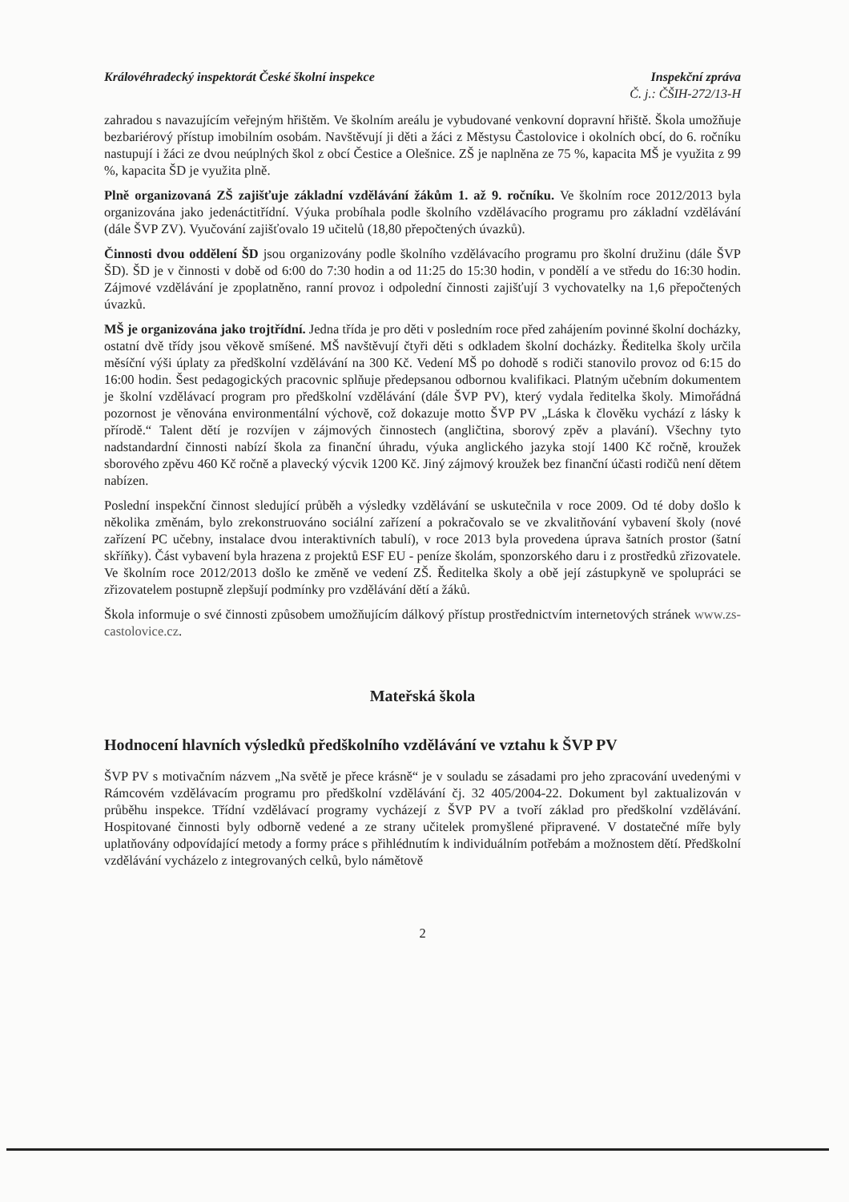Královéhradecký inspektorát České školní inspekce
Inspekční zpráva
Č. j.: ČŠIH-272/13-H
zahradou s navazujícím veřejným hřištěm. Ve školním areálu je vybudované venkovní dopravní hřiště. Škola umožňuje bezbariérový přístup imobilním osobám. Navštěvují ji děti a žáci z Městysu Častolovice i okolních obcí, do 6. ročníku nastupují i žáci ze dvou neúplných škol z obcí Čestice a Olešnice. ZŠ je naplněna ze 75 %, kapacita MŠ je využita z 99 %, kapacita ŠD je využita plně.
Plně organizovaná ZŠ zajišťuje základní vzdělávání žákům 1. až 9. ročníku. Ve školním roce 2012/2013 byla organizována jako jedenáctitřídní. Výuka probíhala podle školního vzdělávacího programu pro základní vzdělávání (dále ŠVP ZV). Vyučování zajišťovalo 19 učitelů (18,80 přepočtených úvazků).
Činnosti dvou oddělení ŠD jsou organizovány podle školního vzdělávacího programu pro školní družinu (dále ŠVP ŠD). ŠD je v činnosti v době od 6:00 do 7:30 hodin a od 11:25 do 15:30 hodin, v pondělí a ve středu do 16:30 hodin. Zájmové vzdělávání je zpoplatněno, ranní provoz i odpolední činnosti zajišťují 3 vychovatelky na 1,6 přepočtených úvazků.
MŠ je organizována jako trojtřídní. Jedna třída je pro děti v posledním roce před zahájením povinné školní docházky, ostatní dvě třídy jsou věkově smíšené. MŠ navštěvují čtyři děti s odkladem školní docházky. Ředitelka školy určila měsíční výši úplaty za předškolní vzdělávání na 300 Kč. Vedení MŠ po dohodě s rodiči stanovilo provoz od 6:15 do 16:00 hodin. Šest pedagogických pracovnic splňuje předepsanou odbornou kvalifikaci. Platným učebním dokumentem je školní vzdělávací program pro předškolní vzdělávání (dále ŠVP PV), který vydala ředitelka školy. Mimořádná pozornost je věnována environmentální výchově, což dokazuje motto ŠVP PV „Láska k člověku vychází z lásky k přírodě.“ Talent dětí je rozvíjen v zájmových činnostech (angličtina, sborový zpěv a plavání). Všechny tyto nadstandardní činnosti nabízí škola za finanční úhradu, výuka anglického jazyka stojí 1400 Kč ročně, kroužek sborového zpěvu 460 Kč ročně a plavecký výcvik 1200 Kč. Jiný zájmový kroužek bez finanční účasti rodičů není dětem nabízen.
Poslední inspekční činnost sledující průběh a výsledky vzdělávání se uskutečnila v roce 2009. Od té doby došlo k několika změnám, bylo zrekonstruováno sociální zařízení a pokračovalo se ve zkvalitňování vybavení školy (nové zařízení PC učebny, instalace dvou interaktivních tabulí), v roce 2013 byla provedena úprava šatních prostor (šatní skříňky). Část vybavení byla hrazena z projektů ESF EU - peníze školám, sponzorského daru i z prostředků zřizovatele. Ve školním roce 2012/2013 došlo ke změně ve vedení ZŠ. Ředitelka školy a obě její zástupkyně ve spolupráci se zřizovatelem postupně zlepšují podmínky pro vzdělávání dětí a žáků.
Škola informuje o své činnosti způsobem umožňujícím dálkový přístup prostřednictvím internetových stránek www.zs-castolovice.cz.
Mateřská škola
Hodnocení hlavních výsledků předškolního vzdělávání ve vztahu k ŠVP PV
ŠVP PV s motivačním názvem „Na světě je přece krásně“ je v souladu se zásadami pro jeho zpracování uvedenými v Rámcovém vzdělávacím programu pro předškolní vzdělávání čj. 32 405/2004-22. Dokument byl zaktualizován v průběhu inspekce. Třídní vzdělávací programy vycházejí z ŠVP PV a tvoří základ pro předškolní vzdělávání. Hospitované činnosti byly odborně vedené a ze strany učitelek promyšlené připravené. V dostatečné míře byly uplatňovány odpovídající metody a formy práce s přihlédnutím k individuálním potřebám a možnostem dětí. Předškolní vzdělávání vycházelo z integrovaných celků, bylo námětově
2